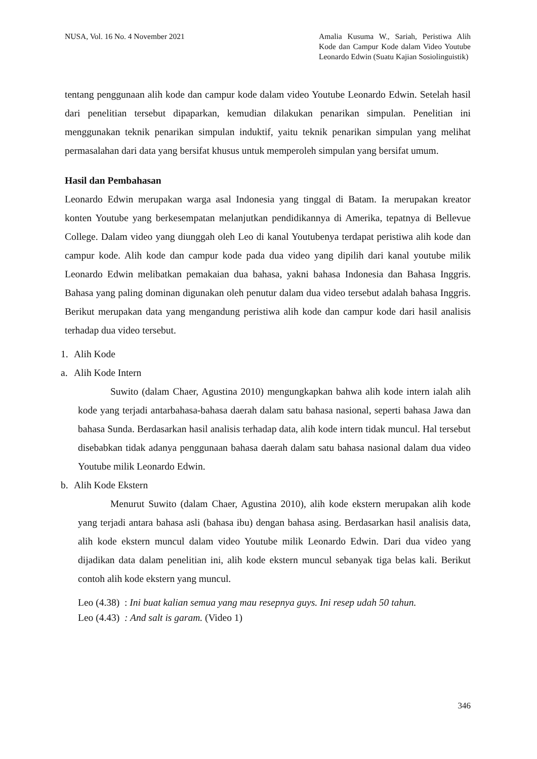NUSA, Vol. 16 No. 4 November 2021
Amalia Kusuma W., Sariah, Peristiwa Alih Kode dan Campur Kode dalam Video Youtube Leonardo Edwin (Suatu Kajian Sosiolinguistik)
tentang penggunaan alih kode dan campur kode dalam video Youtube Leonardo Edwin. Setelah hasil dari penelitian tersebut dipaparkan, kemudian dilakukan penarikan simpulan. Penelitian ini menggunakan teknik penarikan simpulan induktif, yaitu teknik penarikan simpulan yang melihat permasalahan dari data yang bersifat khusus untuk memperoleh simpulan yang bersifat umum.
Hasil dan Pembahasan
Leonardo Edwin merupakan warga asal Indonesia yang tinggal di Batam. Ia merupakan kreator konten Youtube yang berkesempatan melanjutkan pendidikannya di Amerika, tepatnya di Bellevue College. Dalam video yang diunggah oleh Leo di kanal Youtubenya terdapat peristiwa alih kode dan campur kode. Alih kode dan campur kode pada dua video yang dipilih dari kanal youtube milik Leonardo Edwin melibatkan pemakaian dua bahasa, yakni bahasa Indonesia dan Bahasa Inggris. Bahasa yang paling dominan digunakan oleh penutur dalam dua video tersebut adalah bahasa Inggris. Berikut merupakan data yang mengandung peristiwa alih kode dan campur kode dari hasil analisis terhadap dua video tersebut.
1. Alih Kode
a. Alih Kode Intern
Suwito (dalam Chaer, Agustina 2010) mengungkapkan bahwa alih kode intern ialah alih kode yang terjadi antarbahasa-bahasa daerah dalam satu bahasa nasional, seperti bahasa Jawa dan bahasa Sunda. Berdasarkan hasil analisis terhadap data, alih kode intern tidak muncul. Hal tersebut disebabkan tidak adanya penggunaan bahasa daerah dalam satu bahasa nasional dalam dua video Youtube milik Leonardo Edwin.
b. Alih Kode Ekstern
Menurut Suwito (dalam Chaer, Agustina 2010), alih kode ekstern merupakan alih kode yang terjadi antara bahasa asli (bahasa ibu) dengan bahasa asing. Berdasarkan hasil analisis data, alih kode ekstern muncul dalam video Youtube milik Leonardo Edwin. Dari dua video yang dijadikan data dalam penelitian ini, alih kode ekstern muncul sebanyak tiga belas kali. Berikut contoh alih kode ekstern yang muncul.
Leo (4.38) : Ini buat kalian semua yang mau resepnya guys. Ini resep udah 50 tahun.
Leo (4.43) : And salt is garam. (Video 1)
346